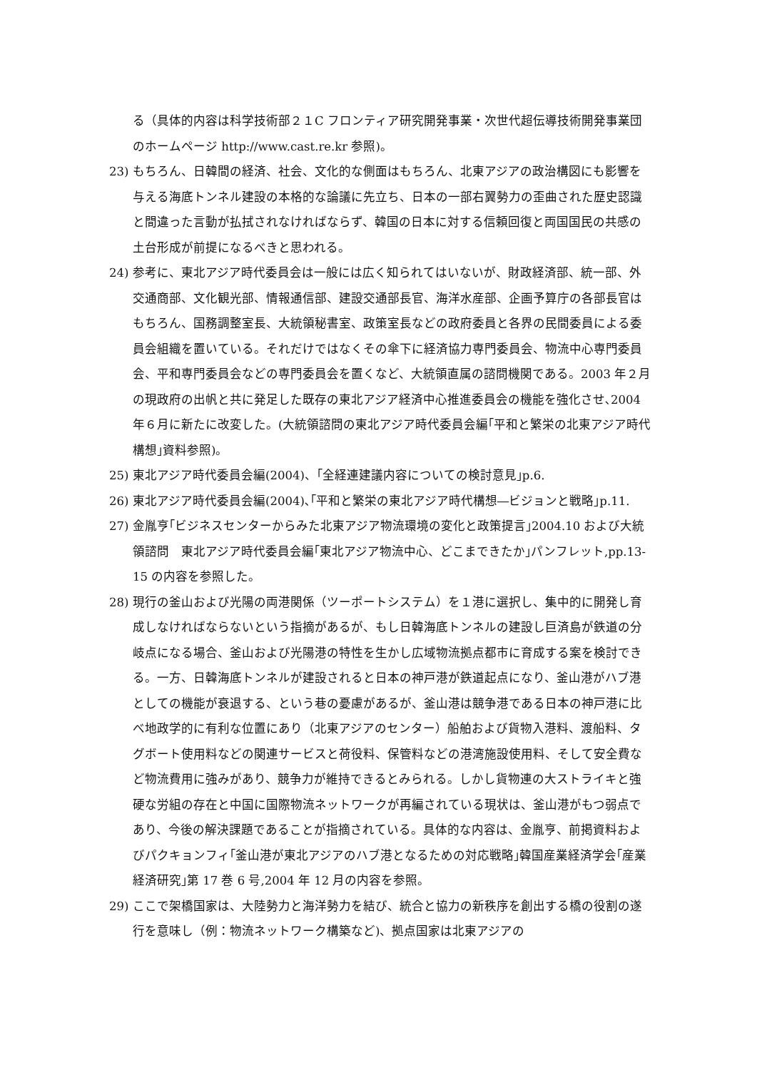る（具体的内容は科学技術部２１C フロンティア研究開発事業・次世代超伝導技術開発事業団のホームページ http://www.cast.re.kr 参照)。
23) もちろん、日韓間の経済、社会、文化的な側面はもちろん、北東アジアの政治構図にも影響を与える海底トンネル建設の本格的な論議に先立ち、日本の一部右翼勢力の歪曲された歴史認識と間違った言動が払拭されなければならず、韓国の日本に対する信頼回復と両国国民の共感の土台形成が前提になるべきと思われる。
24) 参考に、東北アジア時代委員会は一般には広く知られてはいないが、財政経済部、統一部、外交通商部、文化観光部、情報通信部、建設交通部長官、海洋水産部、企画予算庁の各部長官はもちろん、国務調整室長、大統領秘書室、政策室長などの政府委員と各界の民間委員による委員会組織を置いている。それだけではなくその傘下に経済協力専門委員会、物流中心専門委員会、平和専門委員会などの専門委員会を置くなど、大統領直属の諮問機関である。2003 年２月の現政府の出帆と共に発足した既存の東北アジア経済中心推進委員会の機能を強化させ､2004 年６月に新たに改変した。(大統領諮問の東北アジア時代委員会編｢平和と繁栄の北東アジア時代構想｣資料参照)。
25) 東北アジア時代委員会編(2004)、｢全経連建議内容についての検討意見｣p.6.
26) 東北アジア時代委員会編(2004)､｢平和と繁栄の東北アジア時代構想―ビジョンと戦略｣p.11.
27) 金胤亨｢ビジネスセンターからみた北東アジア物流環境の変化と政策提言｣2004.10 および大統領諮問　東北アジア時代委員会編｢東北アジア物流中心、どこまできたか｣パンフレット,pp.13-15 の内容を参照した。
28) 現行の釜山および光陽の両港関係（ツーポートシステム）を１港に選択し、集中的に開発し育成しなければならないという指摘があるが、もし日韓海底トンネルの建設し巨済島が鉄道の分岐点になる場合、釜山および光陽港の特性を生かし広域物流拠点都市に育成する案を検討できる。一方、日韓海底トンネルが建設されると日本の神戸港が鉄道起点になり、釜山港がハブ港としての機能が衰退する、という巷の憂慮があるが、釜山港は競争港である日本の神戸港に比べ地政学的に有利な位置にあり（北東アジアのセンター）船舶および貨物入港料、渡船料、タグボート使用料などの関連サービスと荷役料、保管料などの港湾施設使用料、そして安全費など物流費用に強みがあり、競争力が維持できるとみられる。しかし貨物連の大ストライキと強硬な労組の存在と中国に国際物流ネットワークが再編されている現状は、釜山港がもつ弱点であり、今後の解決課題であることが指摘されている。具体的な内容は、金胤亨、前掲資料およびパクキョンフィ｢釜山港が東北アジアのハブ港となるための対応戦略｣韓国産業経済学会｢産業経済研究｣第 17 巻 6 号,2004 年 12 月の内容を参照。
29) ここで架橋国家は、大陸勢力と海洋勢力を結び、統合と協力の新秩序を創出する橋の役割の遂行を意味し（例：物流ネットワーク構築など)、拠点国家は北東アジアの